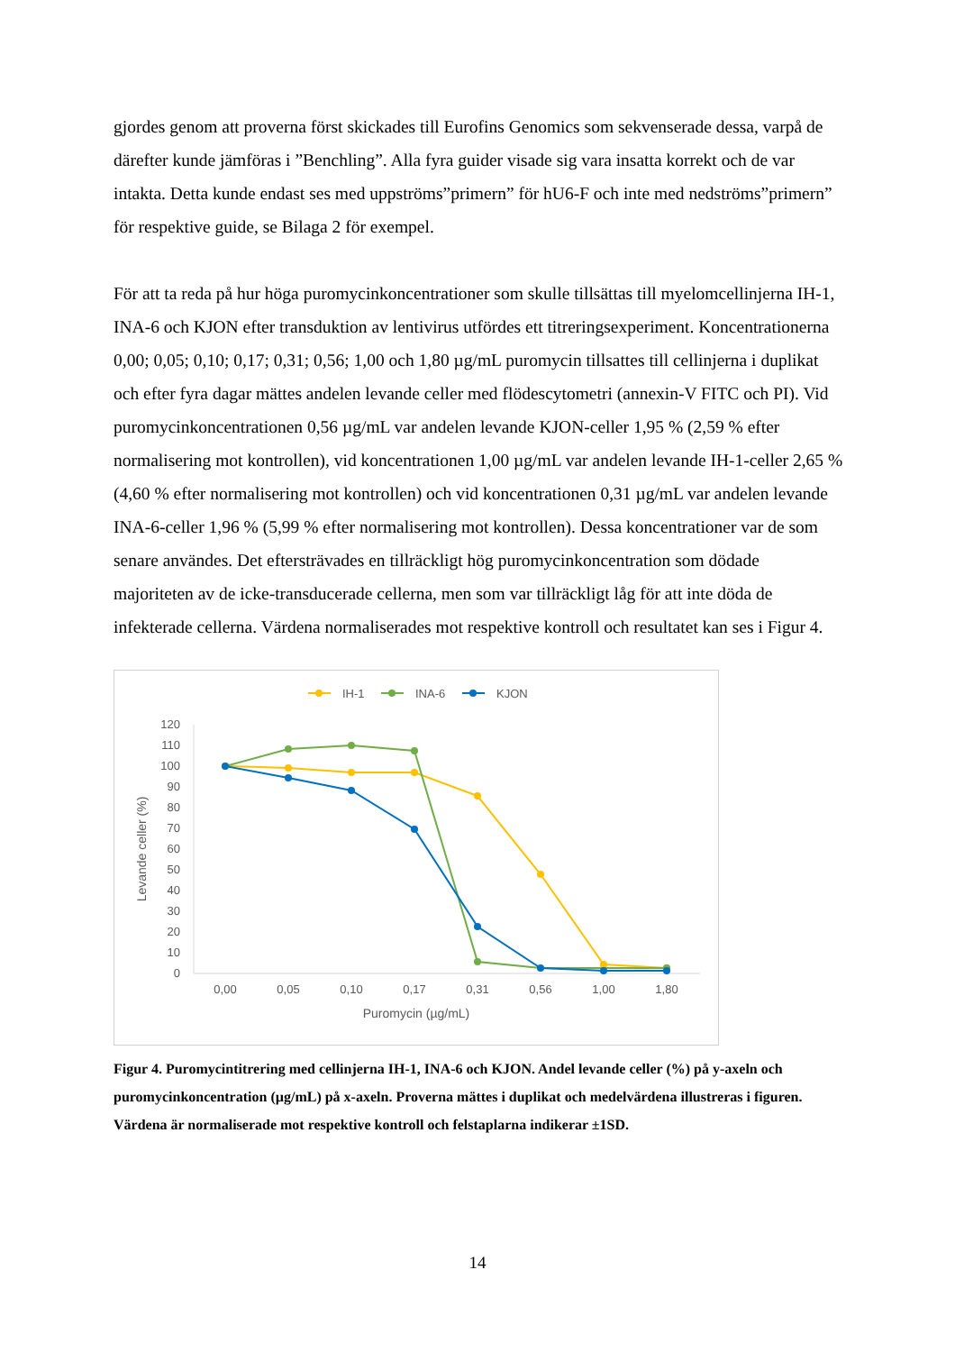gjordes genom att proverna först skickades till Eurofins Genomics som sekvenserade dessa, varpå de därefter kunde jämföras i ”Benchling”. Alla fyra guider visade sig vara insatta korrekt och de var intakta. Detta kunde endast ses med uppströms”primern” för hU6-F och inte med nedströms”primern” för respektive guide, se Bilaga 2 för exempel.
För att ta reda på hur höga puromycinkoncentrationer som skulle tillsättas till myelomcellinjerna IH-1, INA-6 och KJON efter transduktion av lentivirus utfördes ett titreringsexperiment. Koncentrationerna 0,00; 0,05; 0,10; 0,17; 0,31; 0,56; 1,00 och 1,80 µg/mL puromycin tillsattes till cellinjerna i duplikat och efter fyra dagar mättes andelen levande celler med flödescytometri (annexin-V FITC och PI). Vid puromycinkoncentrationen 0,56 µg/mL var andelen levande KJON-celler 1,95 % (2,59 % efter normalisering mot kontrollen), vid koncentrationen 1,00 µg/mL var andelen levande IH-1-celler 2,65 % (4,60 % efter normalisering mot kontrollen) och vid koncentrationen 0,31 µg/mL var andelen levande INA-6-celler 1,96 % (5,99 % efter normalisering mot kontrollen). Dessa koncentrationer var de som senare användes. Det eftersträvades en tillräckligt hög puromycinkoncentration som dödade majoriteten av de icke-transducerade cellerna, men som var tillräckligt låg för att inte döda de infekterade cellerna. Värdena normaliserades mot respektive kontroll och resultatet kan ses i Figur 4.
IH-1
INA-6
KJON
120
110
100
90
80
70
60
50
40
30
20
10
0
0,00
0,05
0,10
0,17
0,31
0,56
1,00
1,80
Puromycin (µg/mL)
Levande celler (%)
Figur 4. Puromycintitrering med cellinjerna IH-1, INA-6 och KJON. Andel levande celler (%) på y-axeln och puromycinkoncentration (µg/mL) på x-axeln. Proverna mättes i duplikat och medelvärdena illustreras i figuren. Värdena är normaliserade mot respektive kontroll och felstaplarna indikerar ±1SD.
14